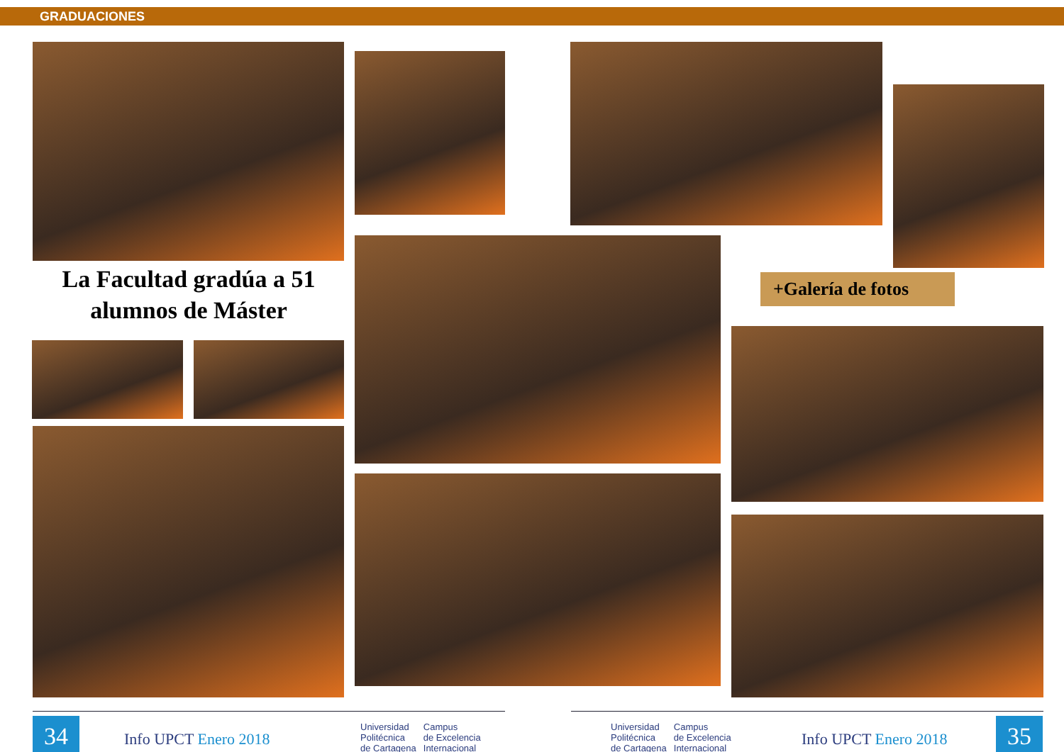GRADUACIONES
La Facultad gradúa a 51 alumnos de Máster
+Galería de fotos
34 Info UPCT Enero 2018
Universidad
Politécnica
de Cartagena
Campus
de Excelencia
Internacional
Universidad
Politécnica
de Cartagena
Campus
de Excelencia
Internacional
Info UPCT Enero 2018 35